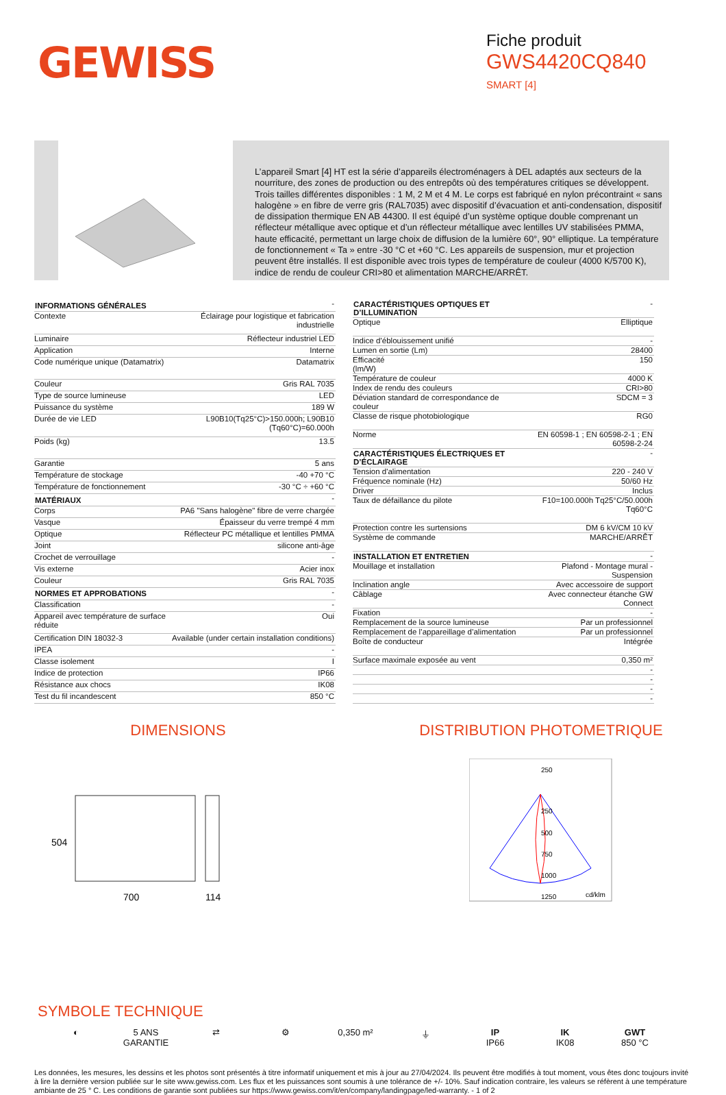GEWISS
Fiche produit
GWS4420CQ840
SMART [4]
L’appareil Smart [4] HT est la série d’appareils électroménagers à DEL adaptés aux secteurs de la nourriture, des zones de production ou des entrepôts où des températures critiques se développent. Trois tailles différentes disponibles : 1 M, 2 M et 4 M. Le corps est fabriqué en nylon précontraint « sans halogène » en fibre de verre gris (RAL7035) avec dispositif d’évacuation et anti-condensation, dispositif de dissipation thermique EN AB 44300. Il est équipé d’un système optique double comprenant un réflecteur métallique avec optique et d’un réflecteur métallique avec lentilles UV stabilisées PMMA, haute efficacité, permettant un large choix de diffusion de la lumière 60°, 90° elliptique. La température de fonctionnement « Ta » entre -30 °C et +60 °C. Les appareils de suspension, mur et projection peuvent être installés. Il est disponible avec trois types de température de couleur (4000 K/5700 K), indice de rendu de couleur CRI>80 et alimentation MARCHE/ARRÊT.
| INFORMATIONS GÉNÉRALES | - |
| Contexte | Éclairage pour logistique et fabrication industrielle |
| Luminaire | Réflecteur industriel LED |
| Application | Interne |
| Code numérique unique (Datamatrix) | Datamatrix |
| Couleur | Gris RAL 7035 |
| Type de source lumineuse | LED |
| Puissance du système | 189 W |
| Durée de vie LED | L90B10(Tq25°C)>150.000h; L90B10 (Tq60°C)=60.000h |
| Poids (kg) | 13.5 |
| Garantie | 5 ans |
| Température de stockage | -40 +70 °C |
| Température de fonctionnement | -30 °C ÷ +60 °C |
| MATÉRIAUX | - |
| Corps | PA6 "Sans halogène" fibre de verre chargée |
| Vasque | Épaisseur du verre trempé 4 mm |
| Optique | Réflecteur PC métallique et lentilles PMMA |
| Joint | silicone anti-âge |
| Crochet de verrouillage | - |
| Vis externe | Acier inox |
| Couleur | Gris RAL 7035 |
| NORMES ET APPROBATIONS | - |
| Classification | - |
| Appareil avec température de surface réduite | Oui |
| Certification DIN 18032-3 | Available (under certain installation conditions) |
| IPEA | - |
| Classe isolement | I |
| Indice de protection | IP66 |
| Résistance aux chocs | IK08 |
| Test du fil incandescent | 850 °C |
| CARACTÉRISTIQUES OPTIQUES ET D’ILLUMINATION | - |
| Optique | Elliptique |
| Indice d’éblouissement unifié | - |
| Lumen en sortie (Lm) | 28400 |
| Efficacité (lm/W) | 150 |
| Température de couleur | 4000 K |
| Index de rendu des couleurs | CRI>80 |
| Déviation standard de correspondance de couleur | SDCM = 3 |
| Classe de risque photobiologique | RG0 |
| Norme | EN 60598-1 ; EN 60598-2-1 ; EN 60598-2-24 |
| CARACTÉRISTIQUES ÉLECTRIQUES ET D’ÉCLAIRAGE | - |
| Tension d'alimentation | 220 - 240 V |
| Fréquence nominale (Hz) | 50/60 Hz |
| Driver | Inclus |
| Taux de défaillance du pilote | F10=100.000h Tq25°C/50.000h Tq60°C |
| Protection contre les surtensions | DM 6 kV/CM 10 kV |
| Système de commande | MARCHE/ARRÊT |
| INSTALLATION ET ENTRETIEN | - |
| Mouillage et installation | Plafond - Montage mural - Suspension |
| Inclination angle | Avec accessoire de support |
| Câblage | Avec connecteur étanche GW Connect |
| Fixation | - |
| Remplacement de la source lumineuse | Par un professionnel |
| Remplacement de l’appareillage d’alimentation | Par un professionnel |
| Boîte de conducteur | Intégrée |
| Surface maximale exposée au vent | 0,350 m² |
| | - |
| | - |
| | - |
| | - |
DIMENSIONS
504
700
114
DISTRIBUTION PHOTOMETRIQUE
250
250
500
750
1000
1250
cd/klm
SYMBOLE TECHNIQUE
◐ 5 ANS GARANTIE
⇄ ⚙ 0,350 m² ⏚ IP
IP66
IK
IK08
GWT
850 °C
Les données, les mesures, les dessins et les photos sont présentés à titre informatif uniquement et mis à jour au 27/04/2024. Ils peuvent être modifiés à tout moment, vous êtes donc toujours invité à lire la dernière version publiée sur le site www.gewiss.com. Les flux et les puissances sont soumis à une tolérance de +/- 10%. Sauf indication contraire, les valeurs se réfèrent à une température ambiante de 25 ° C. Les conditions de garantie sont publiées sur https://www.gewiss.com/it/en/company/landingpage/led-warranty. - 1 of 2